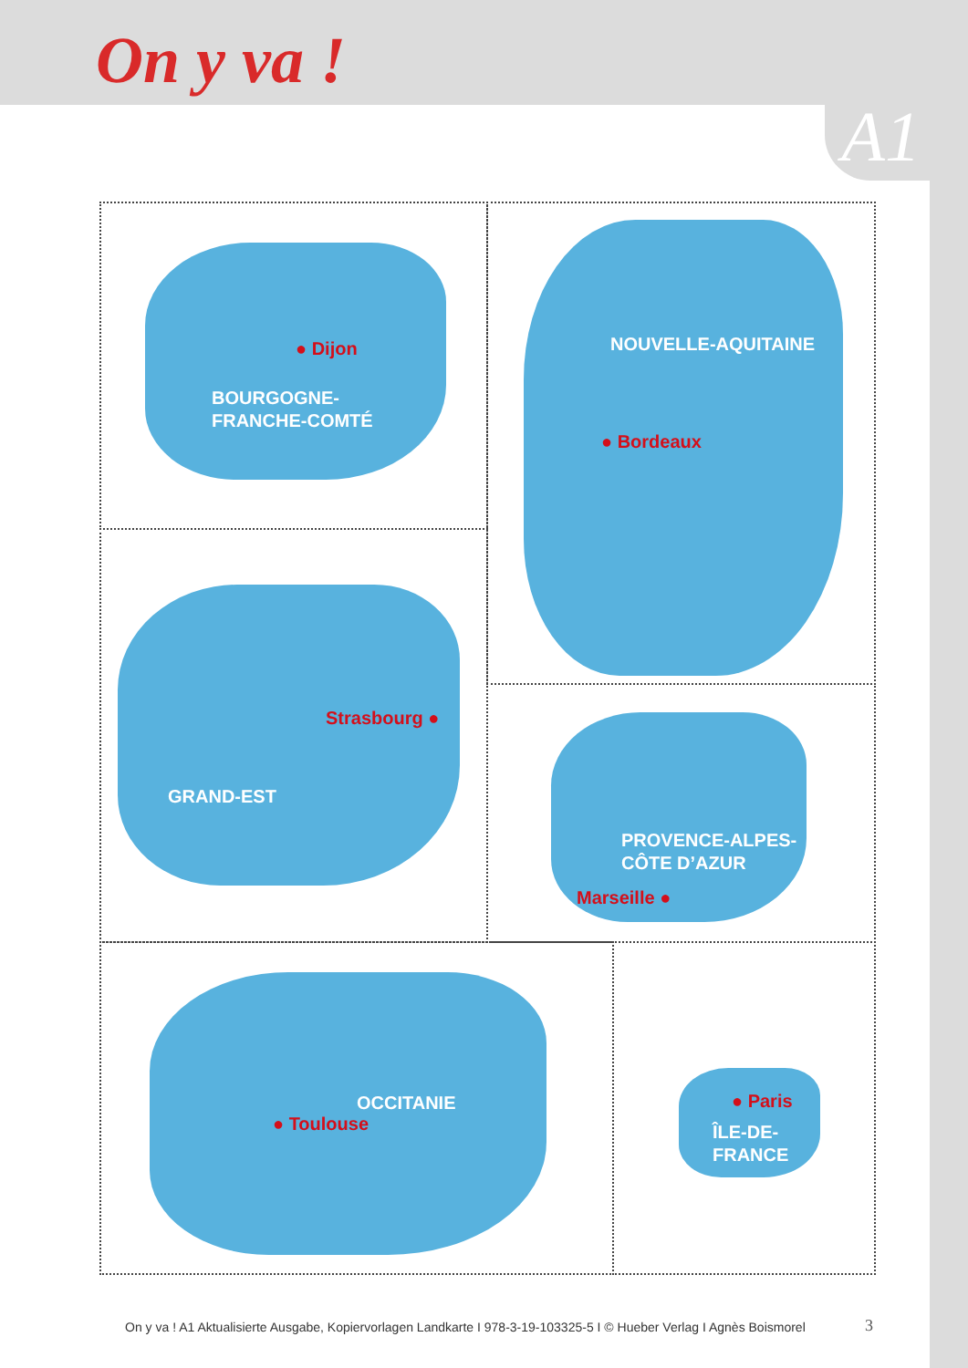On y va !
A1
● Dijon
BOURGOGNE-
FRANCHE-COMTÉ
NOUVELLE-AQUITAINE
● Bordeaux
Strasbourg ●
GRAND-EST
PROVENCE-ALPES-
CÔTE D’AZUR
Marseille ●
OCCITANIE
● Toulouse
● Paris
ÎLE-DE-
FRANCE
On y va ! A1 Aktualisierte Ausgabe, Kopiervorlagen Landkarte I 978-3-19-103325-5 I © Hueber Verlag I Agnès Boismorel
3